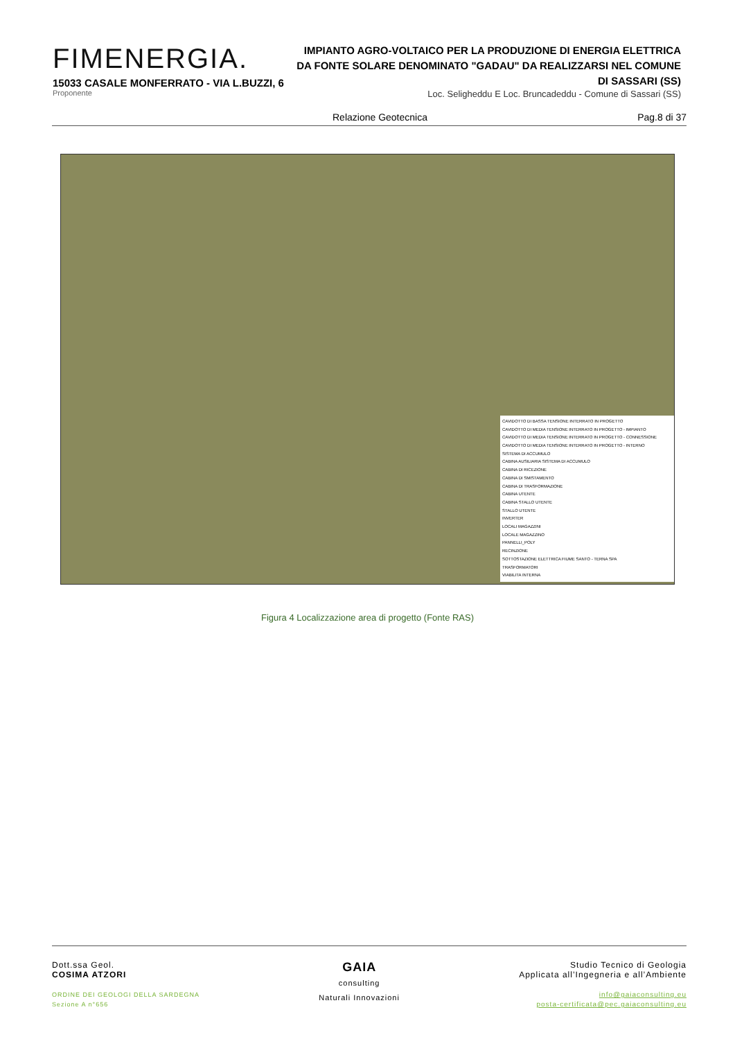FIMENERGIA.
15033 CASALE MONFERRATO - VIA L.BUZZI, 6
Proponente
IMPIANTO AGRO-VOLTAICO PER LA PRODUZIONE DI ENERGIA ELETTRICA DA FONTE SOLARE DENOMINATO "GADAU" DA REALIZZARSI NEL COMUNE DI SASSARI (SS)
Loc. Seligheddu E Loc. Bruncadeddu - Comune di Sassari (SS)
Relazione Geotecnica Pag.8 di 37
CAVIDOTTO DI BASSA TENSIONE INTERRATO IN PROGETTO
CAVIDOTTO DI MEDIA TENSIONE INTERRATO IN PROGETTO - IMPIANTO
CAVIDOTTO DI MEDIA TENSIONE INTERRATO IN PROGETTO - CONNESSIONE
CAVIDOTTO DI MEDIA TENSIONE INTERRATO IN PROGETTO - INTERNO
SISTEMA DI ACCUMULO
CABINA AUSILIARIA SISTEMA DI ACCUMULO
CABINA DI RICEZIONE
CABINA DI SMISTAMENTO
CABINA DI TRASFORMAZIONE
CABINA UTENTE
CABINA STALLO UTENTE
STALLO UTENTE
INVERTER
LOCALI MAGAZZINI
LOCALE MAGAZZINO
PANNELLI_POLY
RECINZIONE
SOTTOSTAZIONE ELETTRICA FIUME SANTO - TERNA SPA
TRASFORMATORI
VIABILITA INTERNA
Figura 4 Localizzazione area di progetto (Fonte RAS)
Dott.ssa Geol.
COSIMA ATZORI
ORDINE DEI GEOLOGI DELLA SARDEGNA
Sezione A n°656
GAIA
consulting
Naturali Innovazioni
Studio Tecnico di Geologia
Applicata all’Ingegneria e all’Ambiente
info@gaiaconsulting.eu
posta-certificata@pec.gaiaconsulting.eu